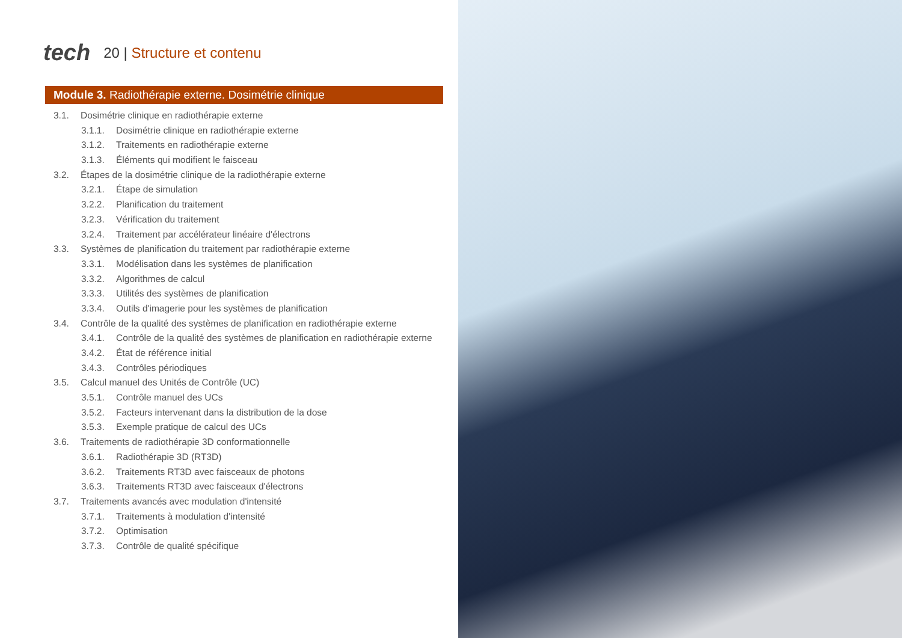tech
20 | Structure et contenu
Module 3. Radiothérapie externe. Dosimétrie clinique
3.1. Dosimétrie clinique en radiothérapie externe
3.1.1. Dosimétrie clinique en radiothérapie externe
3.1.2. Traitements en radiothérapie externe
3.1.3. Éléments qui modifient le faisceau
3.2. Étapes de la dosimétrie clinique de la radiothérapie externe
3.2.1. Étape de simulation
3.2.2. Planification du traitement
3.2.3. Vérification du traitement
3.2.4. Traitement par accélérateur linéaire d'électrons
3.3. Systèmes de planification du traitement par radiothérapie externe
3.3.1. Modélisation dans les systèmes de planification
3.3.2. Algorithmes de calcul
3.3.3. Utilités des systèmes de planification
3.3.4. Outils d'imagerie pour les systèmes de planification
3.4. Contrôle de la qualité des systèmes de planification en radiothérapie externe
3.4.1. Contrôle de la qualité des systèmes de planification en radiothérapie externe
3.4.2. État de référence initial
3.4.3. Contrôles périodiques
3.5. Calcul manuel des Unités de Contrôle (UC)
3.5.1. Contrôle manuel des UCs
3.5.2. Facteurs intervenant dans la distribution de la dose
3.5.3. Exemple pratique de calcul des UCs
3.6. Traitements de radiothérapie 3D conformationnelle
3.6.1. Radiothérapie 3D (RT3D)
3.6.2. Traitements RT3D avec faisceaux de photons
3.6.3. Traitements RT3D avec faisceaux d'électrons
3.7. Traitements avancés avec modulation d'intensité
3.7.1. Traitements à modulation d'intensité
3.7.2. Optimisation
3.7.3. Contrôle de qualité spécifique